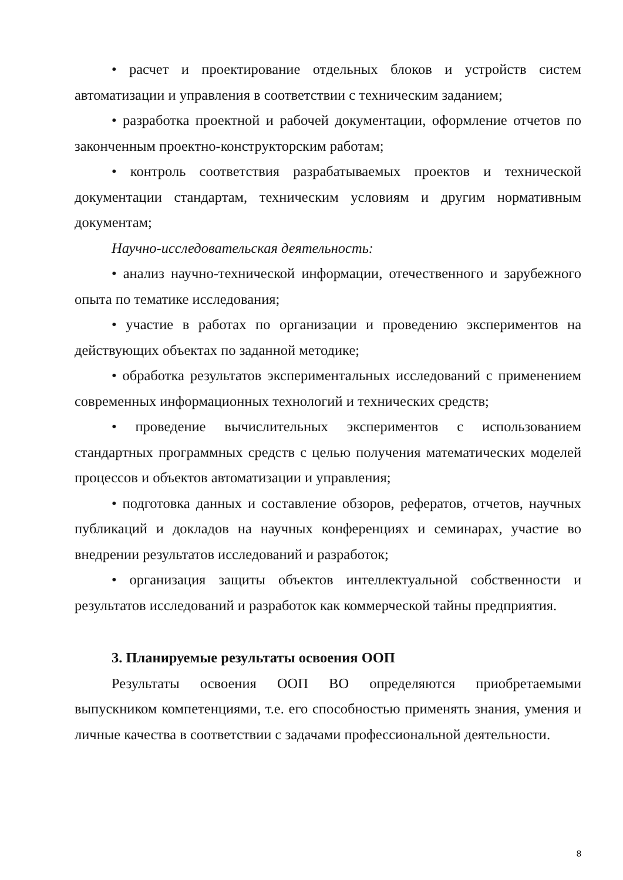• расчет и проектирование отдельных блоков и устройств систем автоматизации и управления в соответствии с техническим заданием;
• разработка проектной и рабочей документации, оформление отчетов по законченным проектно-конструкторским работам;
• контроль соответствия разрабатываемых проектов и технической документации стандартам, техническим условиям и другим нормативным документам;
Научно-исследовательская деятельность:
• анализ научно-технической информации, отечественного и зарубежного опыта по тематике исследования;
• участие в работах по организации и проведению экспериментов на действующих объектах по заданной методике;
• обработка результатов экспериментальных исследований с применением современных информационных технологий и технических средств;
• проведение вычислительных экспериментов с использованием стандартных программных средств с целью получения математических моделей процессов и объектов автоматизации и управления;
• подготовка данных и составление обзоров, рефератов, отчетов, научных публикаций и докладов на научных конференциях и семинарах, участие во внедрении результатов исследований и разработок;
• организация защиты объектов интеллектуальной собственности и результатов исследований и разработок как коммерческой тайны предприятия.
3. Планируемые результаты освоения ООП
Результаты освоения ООП ВО определяются приобретаемыми выпускником компетенциями, т.е. его способностью применять знания, умения и личные качества в соответствии с задачами профессиональной деятельности.
8